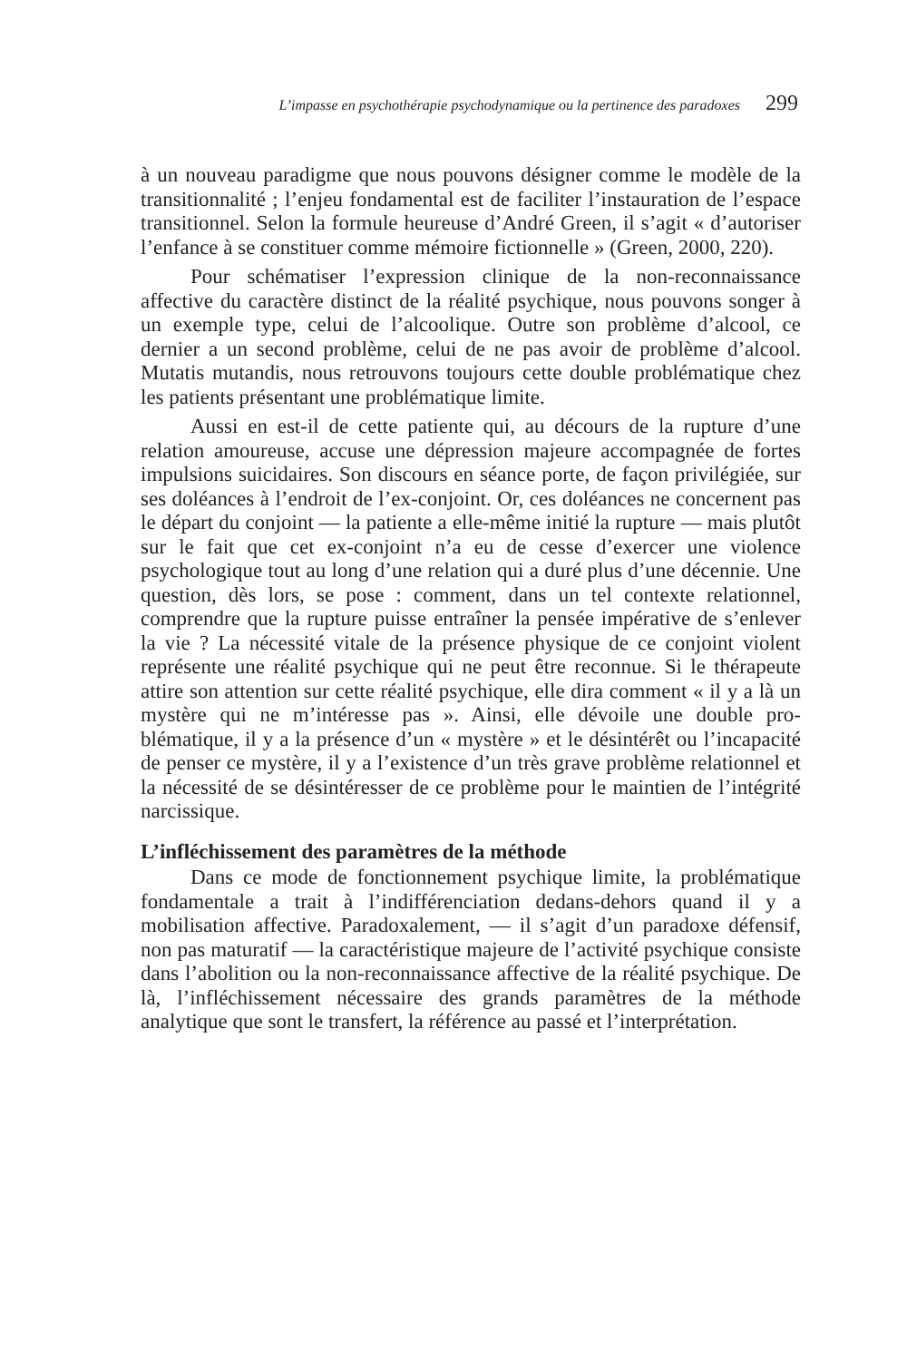L’impasse en psychothérapie psychodynamique ou la pertinence des paradoxes 299
à un nouveau paradigme que nous pouvons désigner comme le modèle de la transitionnalité ; l’enjeu fondamental est de faciliter l’instauration de l’espace transitionnel. Selon la formule heureuse d’André Green, il s’agit « d’autoriser l’enfance à se constituer comme mémoire fiction­nelle » (Green, 2000, 220).
Pour schématiser l’expression clinique de la non-reconnaissance affective du caractère distinct de la réalité psychique, nous pouvons songer à un exemple type, celui de l’alcoolique. Outre son problème d’alcool, ce dernier a un second problème, celui de ne pas avoir de problème d’alcool. Mutatis mutandis, nous retrouvons toujours cette double problématique chez les patients présentant une problématique limite.
Aussi en est-il de cette patiente qui, au décours de la rupture d’une relation amoureuse, accuse une dépression majeure accompagnée de fortes impulsions suicidaires. Son discours en séance porte, de façon privilégiée, sur ses doléances à l’endroit de l’ex-conjoint. Or, ces doléances ne concernent pas le départ du conjoint — la patiente a elle-même initié la rupture — mais plutôt sur le fait que cet ex-conjoint n’a eu de cesse d’exercer une violence psychologique tout au long d’une relation qui a duré plus d’une décennie. Une question, dès lors, se pose : comment, dans un tel contexte relationnel, comprendre que la rupture puisse entraîner la pensée impérative de s’enlever la vie ? La nécessité vitale de la présence physique de ce conjoint violent représente une réalité psychique qui ne peut être reconnue. Si le thérapeute attire son attention sur cette réalité psychique, elle dira comment « il y a là un mystère qui ne m’intéresse pas ». Ainsi, elle dévoile une double pro­blématique, il y a la présence d’un « mystère » et le désintérêt ou l’inca­pacité de penser ce mystère, il y a l’existence d’un très grave problème relationnel et la nécessité de se désintéresser de ce problème pour le maintien de l’intégrité narcissique.
L’infléchissement des paramètres de la méthode
Dans ce mode de fonctionnement psychique limite, la probléma­tique fondamentale a trait à l’indifférenciation dedans-dehors quand il y a mobilisation affective. Paradoxalement, — il s’agit d’un paradoxe défensif, non pas maturatif — la caractéristique majeure de l’activité psychique consiste dans l’abolition ou la non-reconnaissance affective de la réalité psychique. De là, l’infléchissement nécessaire des grands paramètres de la méthode analytique que sont le transfert, la référence au passé et l’interprétation.